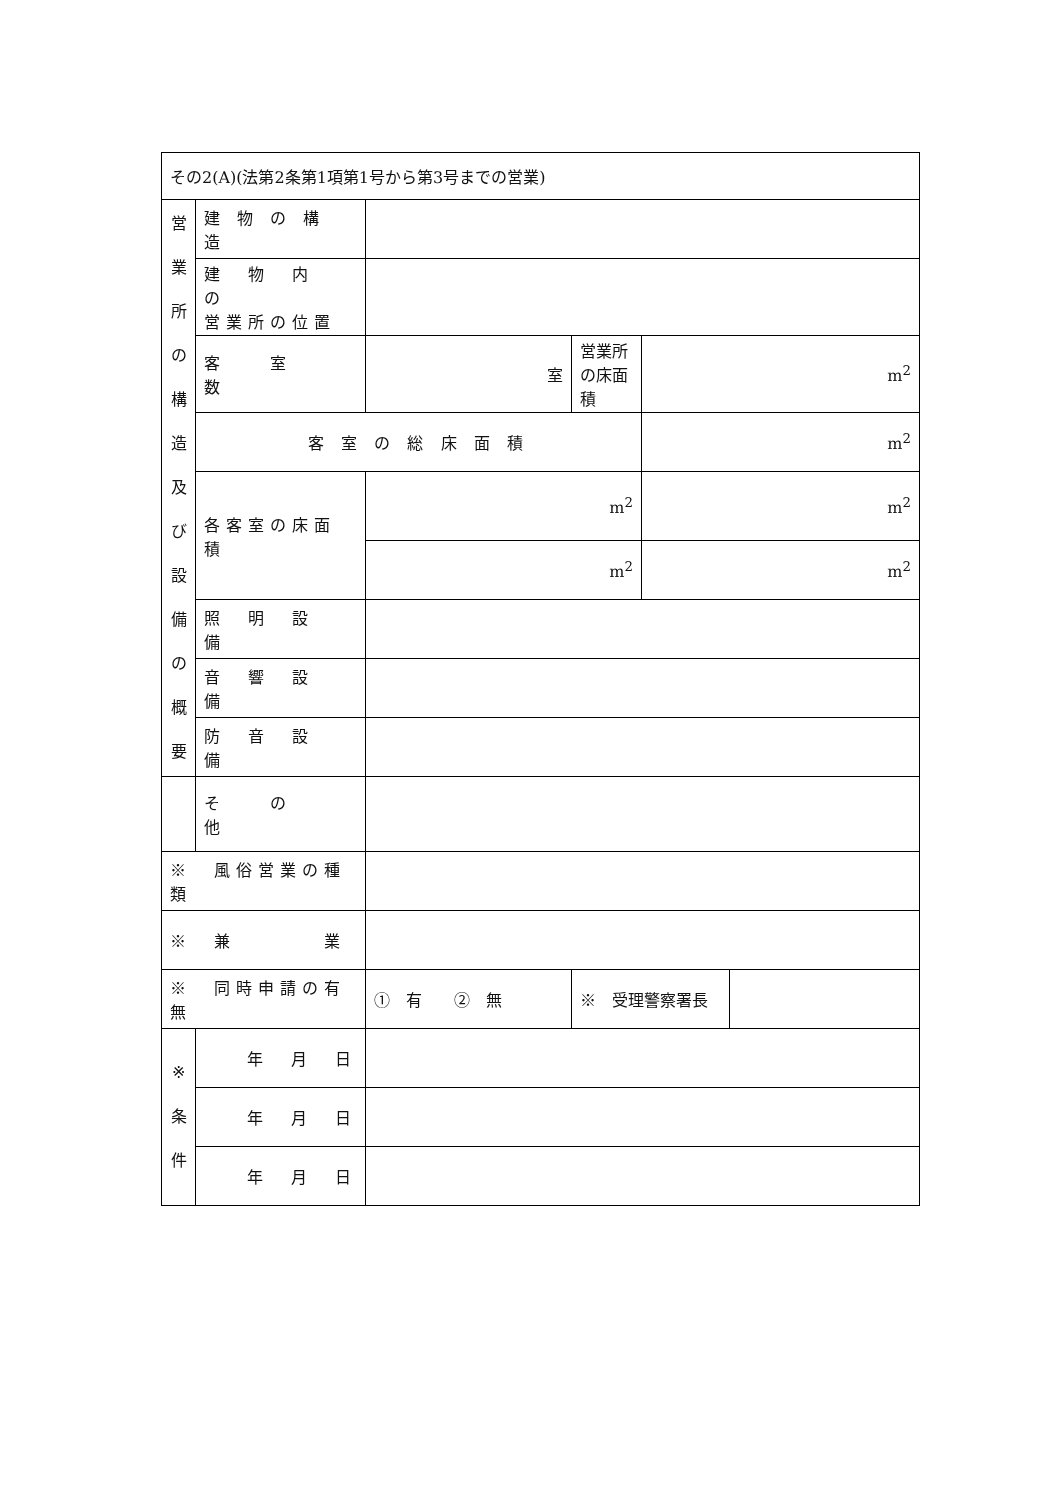| その2(A)(法第2条第1項第1号から第3号までの営業) | | | | | |
| 営 業 所 の 構 造 及 び 設 備 の 概 要 | 建 物 の 構 造 | | | | |
| | 建 物 内 の 営業所の位置 | | | | |
| | 客 室 数 | 室 | 営業所の床面積 | m<sup>2</sup> | |
| | 客 室 の 総 床 面 積 | | | m<sup>2</sup> | |
| | 各客室の床面積 | m<sup>2</sup> | | m<sup>2</sup> | |
| | | m<sup>2</sup> | | m<sup>2</sup> | |
| | 照 明 設 備 | | | | |
| | 音 響 設 備 | | | | |
| | 防 音 設 備 | | | | |
| | そ の 他 | | | | |
| ※ 風俗営業の種類 | | | | | |
| ※ 兼 業 | | | | | |
| ※ 同時申請の有無 | | ① 有 ② 無 | ※ 受理警察署長 | | |
| ※ 条 件 | 年 月 日 | | | | |
| | 年 月 日 | | | | |
| | 年 月 日 | | | | |